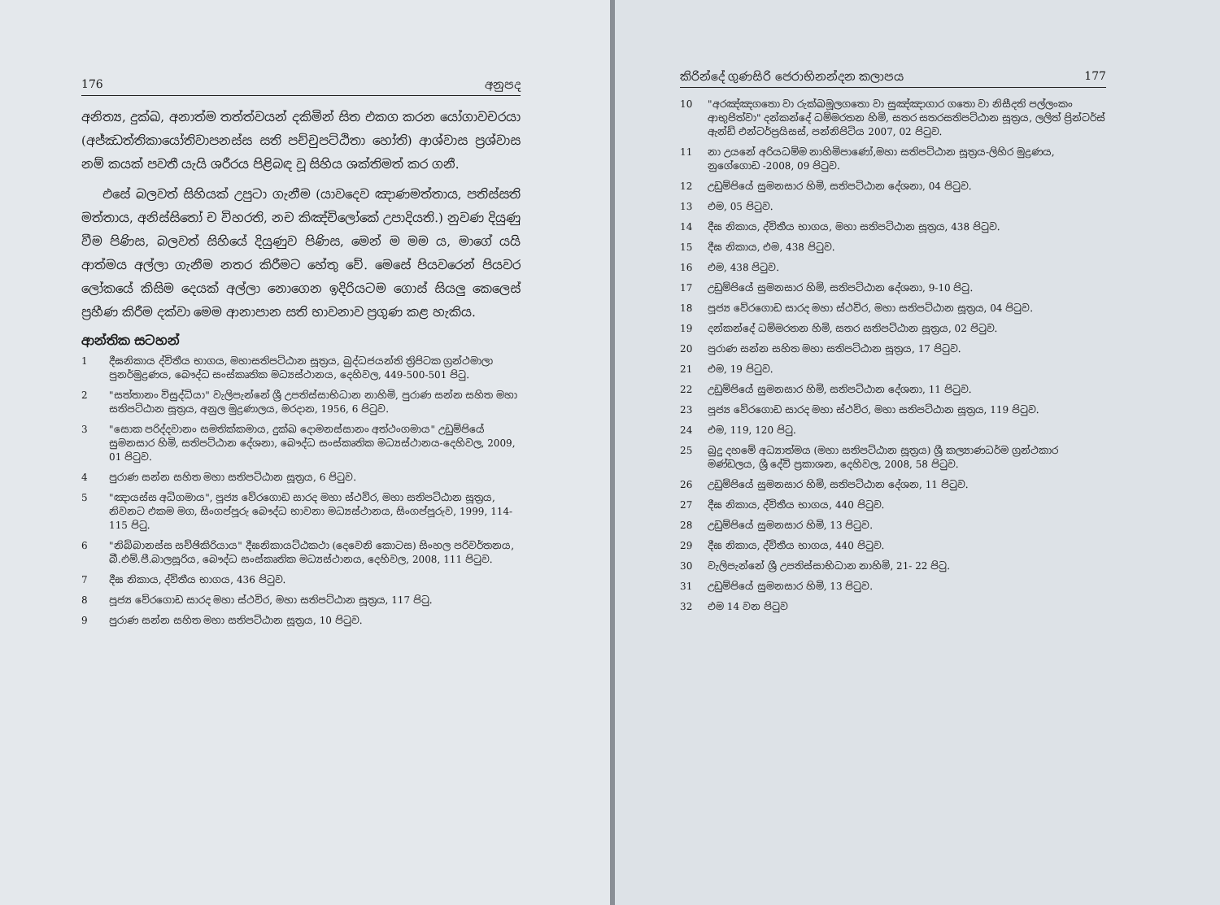176 අනුපද
අනිත්‍ය, දුක්ඛ, අනාත්ම තත්ත්වයන් දකිමින් සිත එකග කරන යෝගාවචරයා (අජ්ඣත්තිකායෝතිවාපනස්ස සති පච්චුපට්ඨිතා හෝති) ආශ්වාස ප්‍රශ්වාස නම් කයක් පවතී යැයි ශරීරය පිළිබඳ වූ සිහිය ශක්තිමත් කර ගනී.
එසේ බලවත් සිහියක් උපුටා ගැනීම (යාවදෙව ඤාණමත්තාය, පතිස්සති මත්තාය, අනිස්සිතෝ ච විහරති, නච කිඤ්චිලෝකේ උපාදියති.) නුවණ දියුණු වීම පිණිස, බලවත් සිහියේ දියුණුව පිණිස, මෙන් ම මම ය, මාගේ යයි ආත්මය අල්ලා ගැනීම නතර කිරීමට හේතු වේ. මෙසේ පියවරෙන් පියවර ලෝකයේ කිසිම දෙයක් අල්ලා නොගෙන ඉදිරියටම ගොස් සියලු කෙලෙස් ප්‍රහීණ කිරීම දක්වා මෙම ආනාපාන සති භාවනාව ප්‍රගුණ කළ හැකිය.
ආන්තික සටහන්
1 දීඝනිකාය ද්විතීය භාගය, මහාසතිපට්ඨාන සූත්‍රය, බුද්ධජයන්ති ත්‍රිපිටක ග්‍රන්ථමාලා පුනර්මුද්‍රණය, බෞද්ධ සංස්කෘතික මධ්‍යස්ථානය, දෙහිවල, 449-500-501 පිටු.
2 "සත්තානං විසුද්ධියා" වැලිපැන්නේ ශ්‍රී උපතිස්සාභිධාන නාහිමි, පුරාණ සන්න සහිත මහා සතිපට්ඨාන සූත්‍රය, අනුල මුද්‍රණාලය, මරදාන, 1956, 6 පිටුව.
3 "සොක පරිද්දවානං සමතික්කමාය, දුක්ඛ දොමනස්සානං අත්ථංගමාය" උඩුම්පියේ සුමනසාර හිමි, සතිපට්ඨාන දේශනා, බෞද්ධ සංස්කෘතික මධ්‍යස්ථානය-දෙහිවල, 2009, 01 පිටුව.
4 පුරාණ සන්න සහිත මහා සතිපට්ඨාන සූත්‍රය, 6 පිටුව.
5 "ඤායස්ස අධිගමාය", පූජ්‍ය වේරගොඩ සාරද මහා ස්ථවිර, මහා සතිපට්ඨාන සූත්‍රය, නිවනට එකම මග, සිංගප්පූරු බෞද්ධ භාවනා මධ්‍යස්ථානය, සිංගප්පූරුව, 1999, 114-115 පිටු.
6 "නිබ්බානස්ස සච්ඡිකිරියාය" දීඝනිකායට්ඨකථා (දෙවෙනි කොටස) සිංහල පරිවර්තනය, බී.එම්.පී.බාලසූරිය, බෞද්ධ සංස්කෘතික මධ්‍යස්ථානය, දෙහිවල, 2008, 111 පිටුව.
7 දීඝ නිකාය, ද්විතීය භාගය, 436 පිටුව.
8 පූජ්‍ය වේරගොඩ සාරද මහා ස්ථවිර, මහා සතිපට්ඨාන සූත්‍රය, 117 පිටු.
9 පුරාණ සන්න සහිත මහා සතිපට්ඨාන සූත්‍රය, 10 පිටුව.
කිරින්දේ ගුණසිරි ජෙරාභිනන්දන කලාපය 177
10 "අරඤ්ඤගතො වා රුක්ඛමූලගතො වා සුඤ්ඤාගාර ගතො වා නිසීදති පල්ලංකං ආභුජිත්වා" දන්කන්දේ ධම්මරතන හිමි, සතර සතරසතිපට්ඨාන සූත්‍රය, ලලිත් ප්‍රින්ටර්ස් ඇන්ඩ් එන්ටර්ප්‍රයිසස්, පන්නිපිටිය 2007, 02 පිටුව.
11 නා උයනේ අරියධම්ම නාහිමිපාණෝ,මහා සතිපට්ඨාන සූත්‍රය-ලිහිර මුද්‍රණය, නුගේගොඩ -2008, 09 පිටුව.
12 උඩුම්පියේ සුමනසාර හිමි, සතිපට්ඨාන දේශනා, 04 පිටුව.
13 එම, 05 පිටුව.
14 දීඝ නිකාය, ද්විතීය භාගය, මහා සතිපට්ඨාන සූත්‍රය, 438 පිටුව.
15 දීඝ නිකාය, එම, 438 පිටුව.
16 එම, 438 පිටුව.
17 උඩුම්පියේ සුමනසාර හිමි, සතිපට්ඨාන දේශනා, 9-10 පිටු.
18 පූජ්‍ය වේරගොඩ සාරද මහා ස්ථවිර, මහා සතිපට්ඨාන සූත්‍රය, 04 පිටුව.
19 දන්කන්දේ ධම්මරතන හිමි, සතර සතිපට්ඨාන සූත්‍රය, 02 පිටුව.
20 පුරාණ සන්න සහිත මහා සතිපට්ඨාන සූත්‍රය, 17 පිටුව.
21 එම, 19 පිටුව.
22 උඩුම්පියේ සුමනසාර හිමි, සතිපට්ඨාන දේශනා, 11 පිටුව.
23 පූජ්‍ය වේරගොඩ සාරද මහා ස්ථවිර, මහා සතිපට්ඨාන සූත්‍රය, 119 පිටුව.
24 එම, 119, 120 පිටු.
25 බුදු දහමේ අධ්‍යාත්මය (මහා සතිපට්ඨාන සූත්‍රය) ශ්‍රී කල්‍යාණධර්ම ග්‍රන්ථකාර මණ්ඩලය, ශ්‍රී දේවි ප්‍රකාශන, දෙහිවල, 2008, 58 පිටුව.
26 උඩුම්පියේ සුමනසාර හිමි, සතිපට්ඨාන දේශන, 11 පිටුව.
27 දීඝ නිකාය, ද්විතීය භාගය, 440 පිටුව.
28 උඩුම්පියේ සුමනසාර හිමි, 13 පිටුව.
29 දීඝ නිකාය, ද්විතීය භාගය, 440 පිටුව.
30 වැලිපැන්නේ ශ්‍රී උපතිස්සාභිධාන නාහිමි, 21- 22 පිටු.
31 උඩුම්පියේ සුමනසාර හිමි, 13 පිටුව.
32 එම 14 වන පිටුව